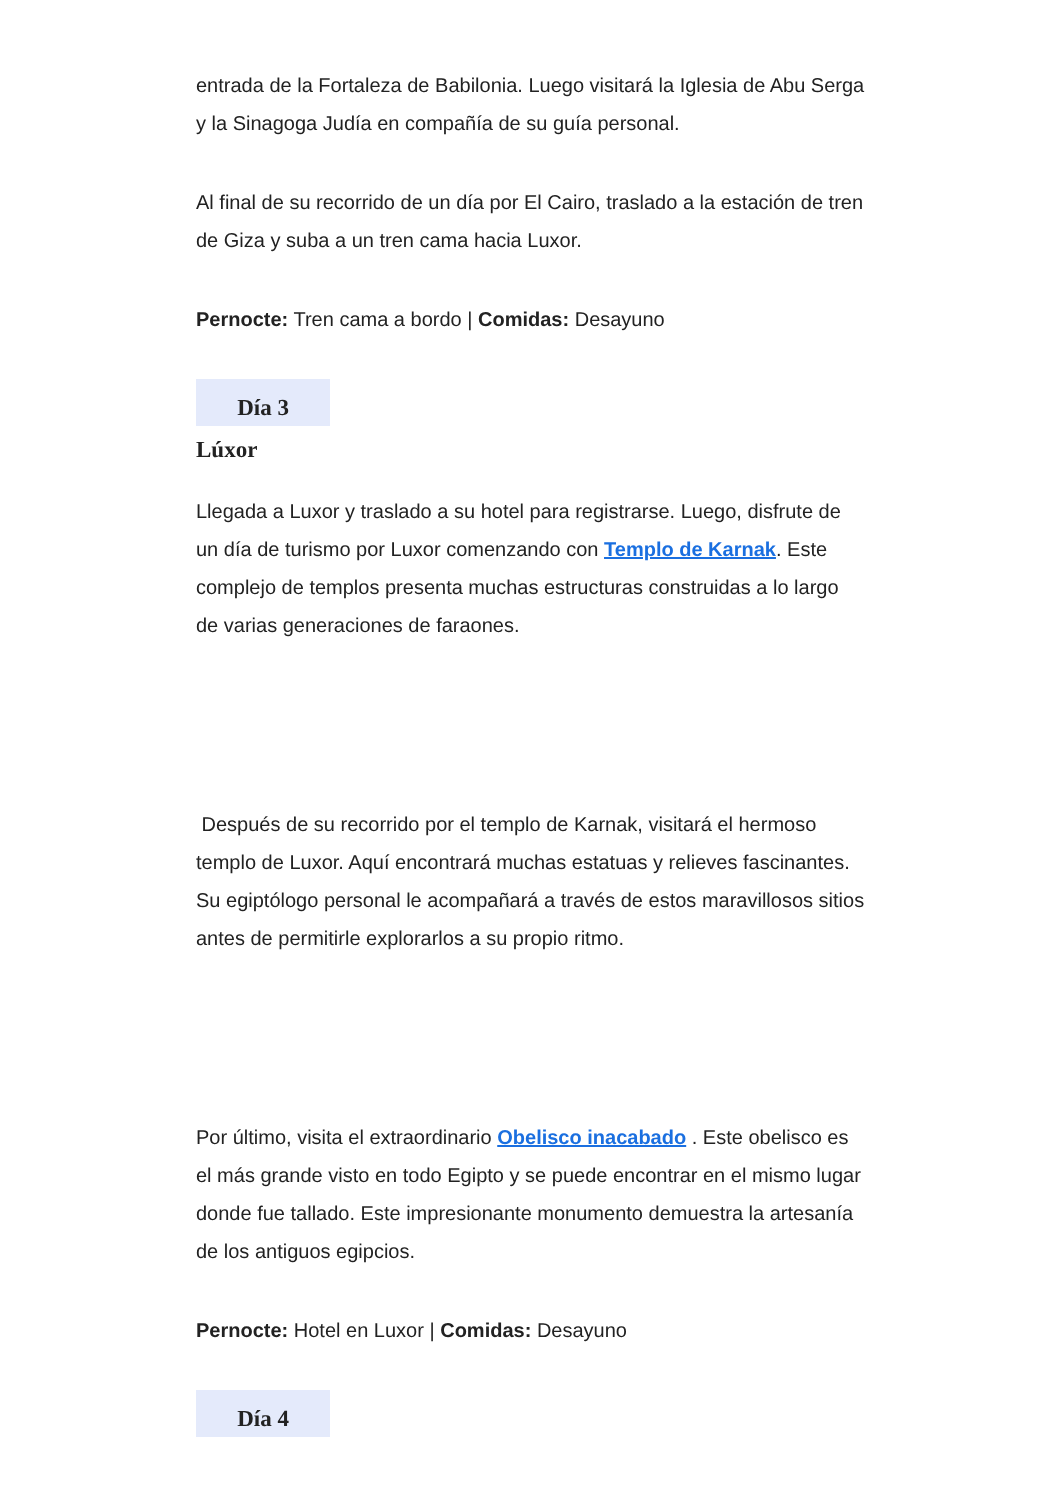entrada de la Fortaleza de Babilonia. Luego visitará la Iglesia de Abu Serga y la Sinagoga Judía en compañía de su guía personal.
Al final de su recorrido de un día por El Cairo, traslado a la estación de tren de Giza y suba a un tren cama hacia Luxor.
Pernocte: Tren cama a bordo | Comidas: Desayuno
Día 3
Lúxor
Llegada a Luxor y traslado a su hotel para registrarse. Luego, disfrute de un día de turismo por Luxor comenzando con Templo de Karnak. Este complejo de templos presenta muchas estructuras construidas a lo largo de varias generaciones de faraones.
Después de su recorrido por el templo de Karnak, visitará el hermoso templo de Luxor. Aquí encontrará muchas estatuas y relieves fascinantes. Su egiptólogo personal le acompañará a través de estos maravillosos sitios antes de permitirle explorarlos a su propio ritmo.
Por último, visita el extraordinario Obelisco inacabado . Este obelisco es el más grande visto en todo Egipto y se puede encontrar en el mismo lugar donde fue tallado. Este impresionante monumento demuestra la artesanía de los antiguos egipcios.
Pernocte: Hotel en Luxor | Comidas: Desayuno
Día 4